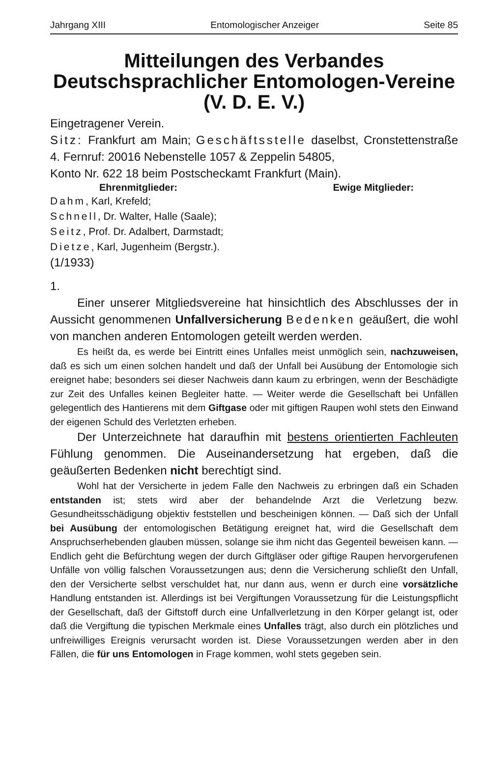Jahrgang XIII Entomologischer Anzeiger Seite 85
Mitteilungen des Verbandes
Deutschsprachlicher Entomologen-Vereine
(V. D. E. V.)
Eingetragener Verein.
Sitz: Frankfurt am Main; Geschäftsstelle daselbst, Cronstettenstraße 4. Fernruf: 20016 Nebenstelle 1057 & Zeppelin 54805,
Konto Nr. 622 18 beim Postscheckamt Frankfurt (Main).
Ehrenmitglieder: Ewige Mitglieder:
Dahm, Karl, Krefeld;
Schnell, Dr. Walter, Halle (Saale);
Seitz, Prof. Dr. Adalbert, Darmstadt;
Dietze, Karl, Jugenheim (Bergstr.).
(1/1933)
1.
Einer unserer Mitgliedsvereine hat hinsichtlich des Abschlusses der in Aussicht genommenen Unfallversicherung Bedenken geäußert, die wohl von manchen anderen Entomologen geteilt werden werden.
Es heißt da, es werde bei Eintritt eines Unfalles meist unmöglich sein, nachzuweisen, daß es sich um einen solchen handelt und daß der Unfall bei Ausübung der Entomologie sich ereignet habe; besonders sei dieser Nachweis dann kaum zu erbringen, wenn der Beschädigte zur Zeit des Unfalles keinen Begleiter hatte. — Weiter werde die Gesellschaft bei Unfällen gelegentlich des Hantierens mit dem Giftgase oder mit giftigen Raupen wohl stets den Einwand der eigenen Schuld des Verletzten erheben.
Der Unterzeichnete hat daraufhin mit bestens orientierten Fachleuten Fühlung genommen. Die Auseinandersetzung hat ergeben, daß die geäußerten Bedenken nicht berechtigt sind.
Wohl hat der Versicherte in jedem Falle den Nachweis zu erbringen daß ein Schaden entstanden ist; stets wird aber der behandelnde Arzt die Verletzung bezw. Gesundheitsschädigung objektiv feststellen und bescheinigen können. — Daß sich der Unfall bei Ausübung der entomologischen Betätigung ereignet hat, wird die Gesellschaft dem Anspruchserhebenden glauben müssen, solange sie ihm nicht das Gegenteil beweisen kann. — Endlich geht die Befürchtung wegen der durch Giftgläser oder giftige Raupen hervorgerufenen Unfälle von völlig falschen Voraussetzungen aus; denn die Versicherung schließt den Unfall, den der Versicherte selbst verschuldet hat, nur dann aus, wenn er durch eine vorsätzliche Handlung entstanden ist. Allerdings ist bei Vergiftungen Voraussetzung für die Leistungspflicht der Gesellschaft, daß der Giftstoff durch eine Unfallverletzung in den Körper gelangt ist, oder daß die Vergiftung die typischen Merkmale eines Unfalles trägt, also durch ein plötzliches und unfreiwilliges Ereignis verursacht worden ist. Diese Voraussetzungen werden aber in den Fällen, die für uns Entomologen in Frage kommen, wohl stets gegeben sein.